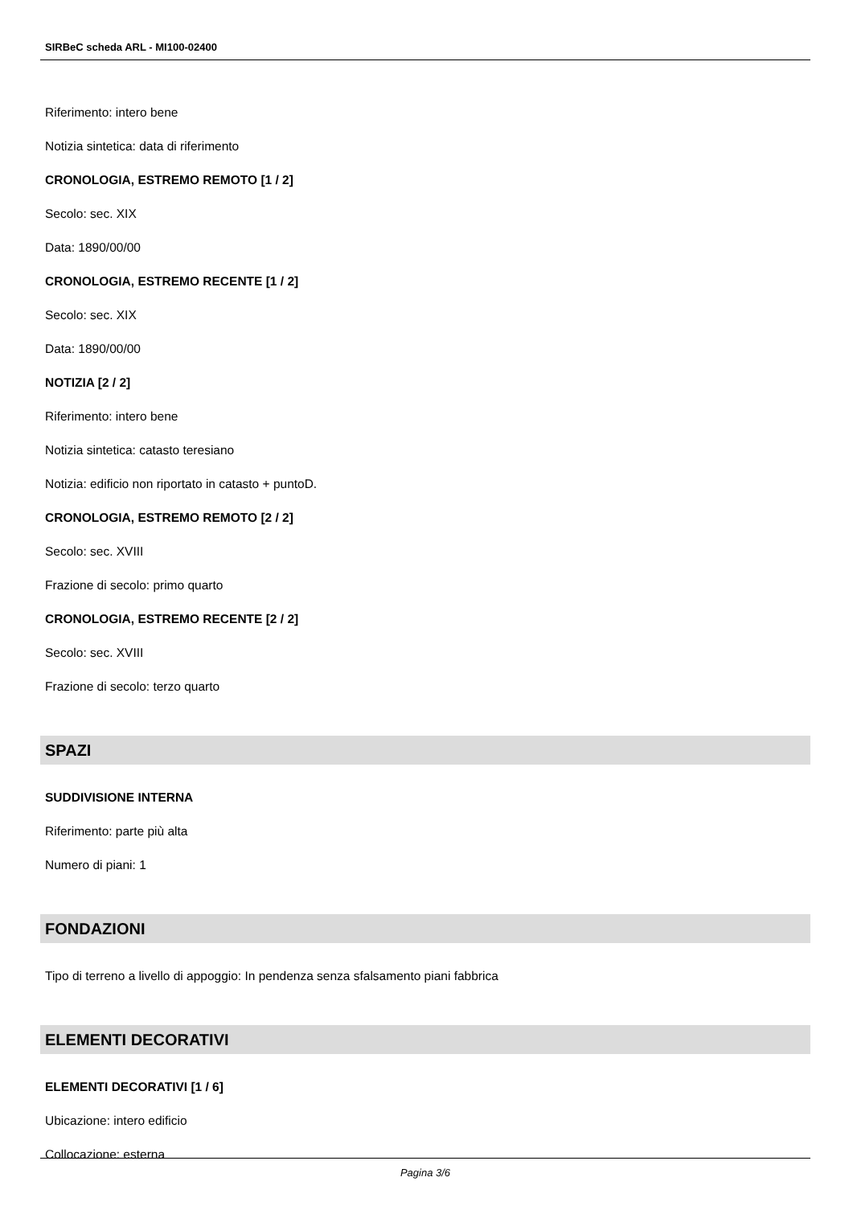SIRBeC scheda ARL - MI100-02400
Riferimento: intero bene
Notizia sintetica: data di riferimento
CRONOLOGIA, ESTREMO REMOTO [1 / 2]
Secolo: sec. XIX
Data: 1890/00/00
CRONOLOGIA, ESTREMO RECENTE [1 / 2]
Secolo: sec. XIX
Data: 1890/00/00
NOTIZIA [2 / 2]
Riferimento: intero bene
Notizia sintetica: catasto teresiano
Notizia: edificio non riportato in catasto + puntoD.
CRONOLOGIA, ESTREMO REMOTO [2 / 2]
Secolo: sec. XVIII
Frazione di secolo: primo quarto
CRONOLOGIA, ESTREMO RECENTE [2 / 2]
Secolo: sec. XVIII
Frazione di secolo: terzo quarto
SPAZI
SUDDIVISIONE INTERNA
Riferimento: parte più alta
Numero di piani: 1
FONDAZIONI
Tipo di terreno a livello di appoggio: In pendenza senza sfalsamento piani fabbrica
ELEMENTI DECORATIVI
ELEMENTI DECORATIVI [1 / 6]
Ubicazione: intero edificio
Collocazione: esterna
Pagina 3/6